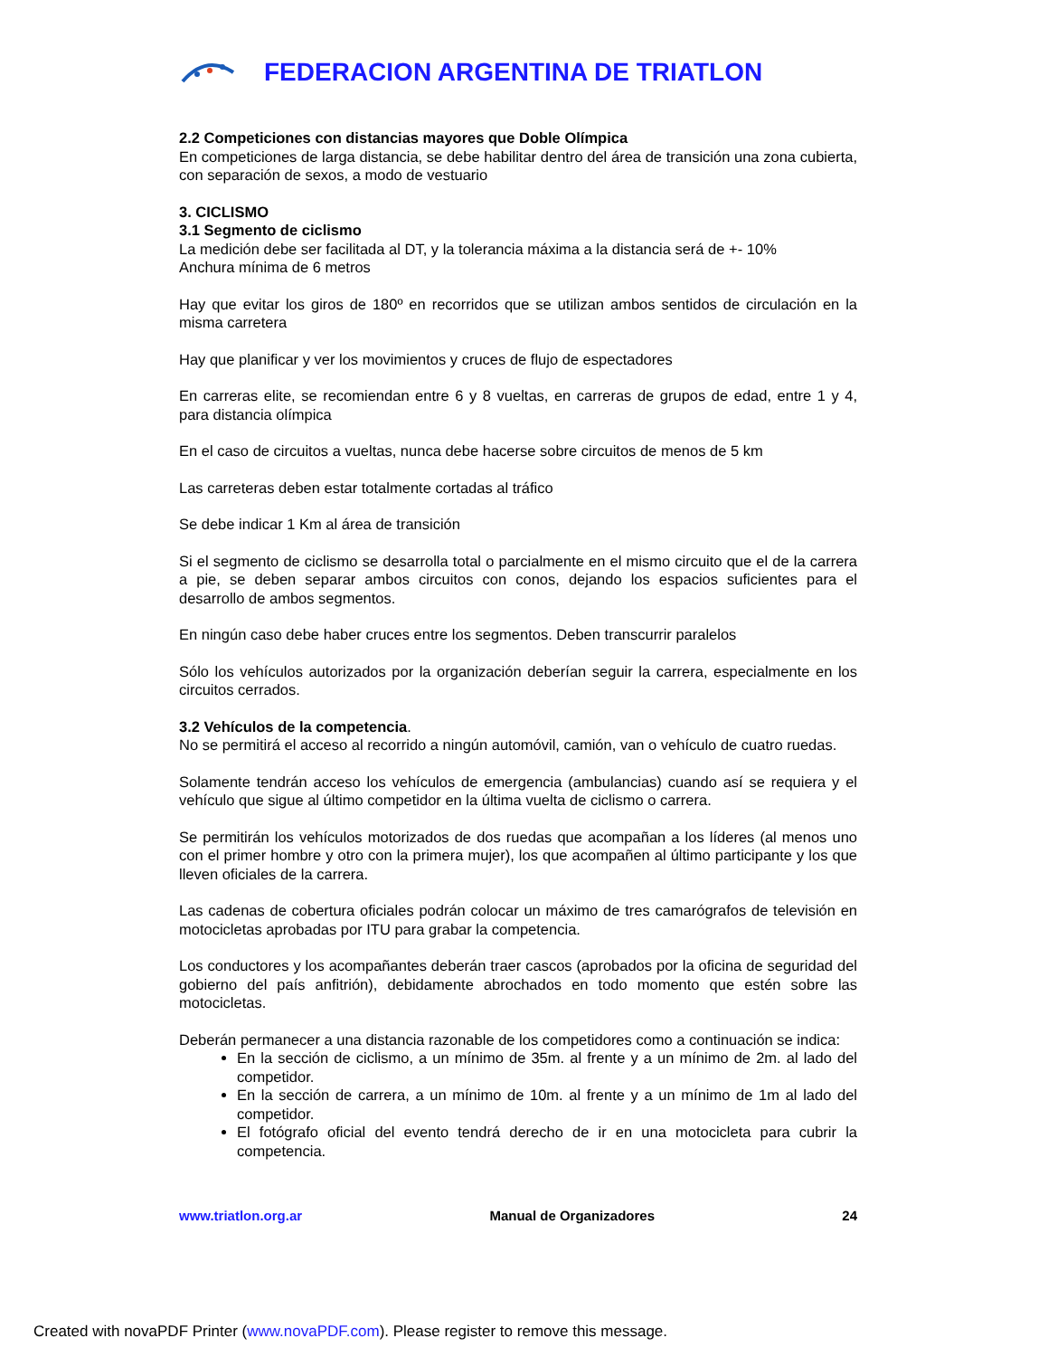FEDERACION ARGENTINA DE TRIATLON
2.2 Competiciones con distancias mayores que Doble Olímpica
En competiciones de larga distancia, se debe habilitar dentro del área de transición una zona cubierta, con separación de sexos, a modo de vestuario
3. CICLISMO
3.1 Segmento de ciclismo
La medición debe ser facilitada al DT, y la tolerancia máxima a la distancia será de +- 10%
Anchura mínima de 6 metros
Hay que evitar los giros de 180º en recorridos que se utilizan ambos sentidos de circulación en la misma carretera
Hay que planificar y ver los movimientos y cruces de flujo de espectadores
En carreras elite, se recomiendan entre 6 y 8 vueltas, en carreras de grupos de edad, entre 1 y 4, para distancia olímpica
En el caso de circuitos a vueltas, nunca debe hacerse sobre circuitos de menos de 5 km
Las carreteras deben estar totalmente cortadas al tráfico
Se debe indicar 1 Km al área de transición
Si el segmento de ciclismo se desarrolla total o parcialmente en el mismo circuito que el de la carrera a pie, se deben separar ambos circuitos con conos, dejando los espacios suficientes para el desarrollo de ambos segmentos.
En ningún caso debe haber cruces entre los segmentos. Deben transcurrir paralelos
Sólo los vehículos autorizados por la organización deberían seguir la carrera, especialmente en los circuitos cerrados.
3.2 Vehículos de la competencia.
No se permitirá el acceso al recorrido a ningún automóvil, camión, van o vehículo de cuatro ruedas.
Solamente tendrán acceso los vehículos de emergencia (ambulancias) cuando así se requiera y el vehículo que sigue al último competidor en la última vuelta de ciclismo o carrera.
Se permitirán los vehículos motorizados de dos ruedas que acompañan a los líderes (al menos uno con el primer hombre y otro con la primera mujer), los que acompañen al último participante y los que lleven oficiales de la carrera.
Las cadenas de cobertura oficiales podrán colocar un máximo de tres camarógrafos de televisión en motocicletas aprobadas por ITU para grabar la competencia.
Los conductores y los acompañantes deberán traer cascos (aprobados por la oficina de seguridad del gobierno del país anfitrión), debidamente abrochados en todo momento que estén sobre las motocicletas.
Deberán permanecer a una distancia razonable de los competidores como a continuación se indica:
En la sección de ciclismo, a un mínimo de 35m. al frente y a un mínimo de 2m. al lado del competidor.
En la sección de carrera, a un mínimo de 10m. al frente y a un mínimo de 1m al lado del competidor.
El fotógrafo oficial del evento tendrá derecho de ir en una motocicleta para cubrir la competencia.
www.triatlon.org.ar Manual de Organizadores 24
Created with novaPDF Printer (www.novaPDF.com). Please register to remove this message.